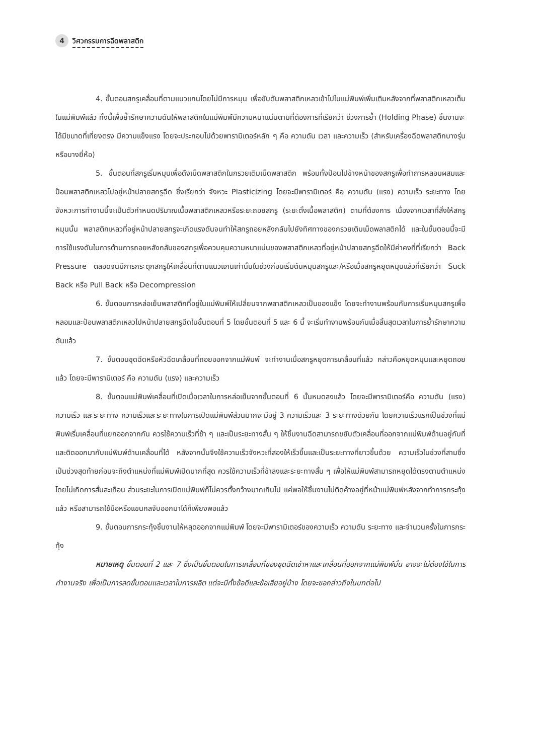4 วิศวกรรมการฉีดพลาสติก
4. ขั้นตอนสกรูเคลื่อนที่ตามแนวแกนโดยไม่มีการหมุน เพื่อขับดันพลาสติกเหลวเข้าไปในแม่พิมพ์เพิ่มเติมหลังจากที่พลาสติกเหลวเต็มในแม่พิมพ์แล้ว ทั้งนี้เพื่อย้ำรักษาความดันให้พลาสติกในแม่พิมพ์มีความหนาแน่นตามที่ต้องการที่เรียกว่า ช่วงการย้ำ (Holding Phase) ชิ้นงานจะได้มีขนาดที่เที่ยงตรง มีความแข็งแรง โดยจะประกอบไปด้วยพารามิเตอร์หลัก ๆ คือ ความดัน เวลา และความเร็ว (สำหรับเครื่องฉีดพลาสติกบางรุ่นหรือบางยี่ห้อ)
5. ขั้นตอนที่สกรูเริ่มหมุนเพื่อดึงเม็ดพลาสติกในกรวยเติมเม็ดพลาสติก พร้อมทั้งป้อนไปข้างหน้าของสกรูเพื่อทำการหลอมผสมและป้อนพลาสติกเหลวไปอยู่หน้าปลายสกรูฉีด ซึ่งเรียกว่า จังหวะ Plasticizing โดยจะมีพารามิเตอร์ คือ ความดัน (แรง) ความเร็ว ระยะทาง โดยจังหวะการทำงานนี้จะเป็นตัวกำหนดปริมาณเนื้อพลาสติกเหลวหรือระยะถอยสกรู (ระยะตั้งเนื้อพลาสติก) ตามที่ต้องการ เนื่องจากเวลาที่สั่งให้สกรูหมุนนั้น พลาสติกเหลวที่อยู่หน้าปลายสกรูจะเกิดแรงดันจนทำให้สกรูถอยหลังกลับไปยังทิศทางของกรวยเติมเม็ดพลาสติกได้ และในขั้นตอนนี้จะมีการใช้แรงดันในการต้านการถอยหลังกลับของสกรูเพื่อควบคุมความหนาแน่นของพลาสติกเหลวที่อยู่หน้าปลายสกรูฉีดให้มีค่าคงที่ที่เรียกว่า Back Pressure ตลอดจนมีการกระตุกสกรูให้เคลื่อนที่ตามแนวแกนเท่านั้นในช่วงก่อนเริ่มต้นหมุนสกรูและ/หรือเมื่อสกรูหยุดหมุนแล้วที่เรียกว่า Suck Back หรือ Pull Back หรือ Decompression
6. ขั้นตอนการหล่อเย็นพลาสติกที่อยู่ในแม่พิมพ์ให้เปลี่ยนจากพลาสติกเหลวเป็นของแข็ง โดยจะทำงานพร้อมกับการเริ่มหมุนสกรูเพื่อหลอมและป้อนพลาสติกเหลวไปหน้าปลายสกรูฉีดในขั้นตอนที่ 5 โดยขั้นตอนที่ 5 และ 6 นี้ จะเริ่มทำงานพร้อมกันเมื่อสิ้นสุดเวลาในการย้ำรักษาความดันแล้ว
7. ขั้นตอนชุดฉีดหรือหัวฉีดเคลื่อนที่ถอยออกจากแม่พิมพ์ จะทำงานเมื่อสกรูหยุดการเคลื่อนที่แล้ว กล่าวคือหยุดหมุนและหยุดถอยแล้ว โดยจะมีพารามิเตอร์ คือ ความดัน (แรง) และความเร็ว
8. ขั้นตอนแม่พิมพ์เคลื่อนที่เปิดเมื่อเวลาในการหล่อเย็นจากขั้นตอนที่ 6 นั้นหมดลงแล้ว โดยจะมีพารามิเตอร์คือ ความดัน (แรง) ความเร็ว และระยะทาง ความเร็วและระยะทางในการเปิดแม่พิมพ์ส่วนมากจะมีอยู่ 3 ความเร็วและ 3 ระยะทางด้วยกัน โดยความเร็วแรกเป็นช่วงที่แม่พิมพ์เริ่มเคลื่อนที่แยกออกจากกัน ควรใช้ความเร็วที่ช้า ๆ และเป็นระยะทางสั้น ๆ ให้ชิ้นงานฉีดสามารถขยับตัวเคลื่อนที่ออกจากแม่พิมพ์ด้านอยู่กับที่และติดออกมากับแม่พิมพ์ด้านเคลื่อนที่ได้ หลังจากนั้นจึงใช้ความเร็วจังหวะที่สองให้เร็วขึ้นและเป็นระยะทางที่ยาวขึ้นด้วย ความเร็วในช่วงที่สามซึ่งเป็นช่วงสุดท้ายก่อนจะถึงตำแหน่งที่แม่พิมพ์เปิดมากที่สุด ควรใช้ความเร็วที่ช้าลงและระยะทางสั้น ๆ เพื่อให้แม่พิมพ์สามารถหยุดได้ตรงตามตำแหน่งโดยไม่เกิดการสั่นสะเทือน ส่วนระยะในการเปิดแม่พิมพ์ก็ไม่ควรตั้งกว้างมากเกินไป แค่พอให้ชิ้นงานไม่ติดค้างอยู่ที่หน้าแม่พิมพ์หลังจากทำการกระทุ้งแล้ว หรือสามารถใช้มือหรือแขนกลจับออกมาได้ก็เพียงพอแล้ว
9. ขั้นตอนการกระทุ้งชิ้นงานให้หลุดออกจากแม่พิมพ์ โดยจะมีพารามิเตอร์ของความเร็ว ความดัน ระยะทาง และจำนวนครั้งในการกระทุ้ง
หมายเหตุ ขั้นตอนที่ 2 และ 7 ซึ่งเป็นขั้นตอนในการเคลื่อนที่ของชุดฉีดเข้าหาและเคลื่อนที่ออกจากแม่พิมพ์นั้น อาจจะไม่ต้องใช้ในการทำงานจริง เพื่อเป็นการลดขั้นตอนและเวลาในการผลิต แต่จะมีทั้งข้อดีและข้อเสียอยู่บ้าง โดยจะขอกล่าวถึงในบทต่อไป